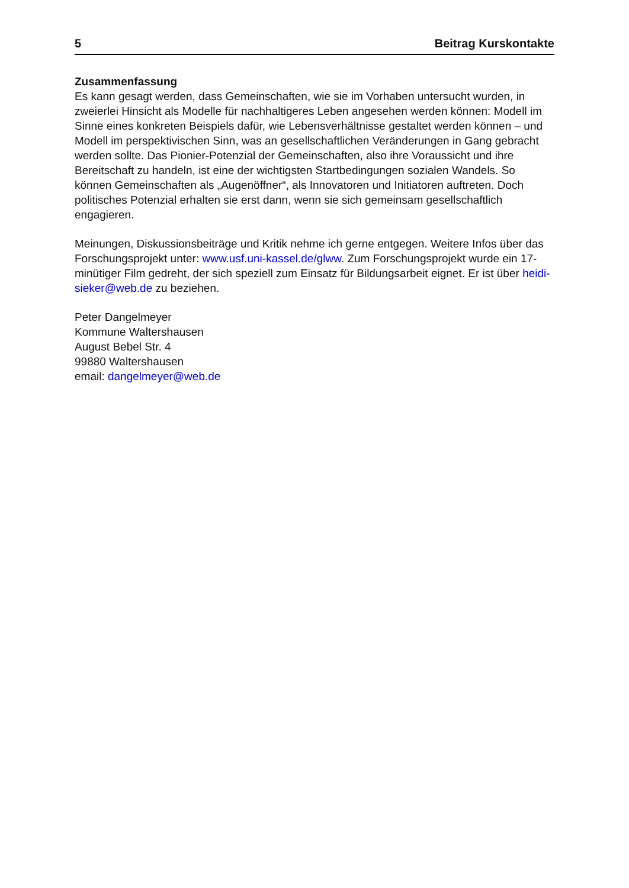5 Beitrag Kurskontakte
Zusammenfassung
Es kann gesagt werden, dass Gemeinschaften, wie sie im Vorhaben untersucht wurden, in zweierlei Hinsicht als Modelle für nachhaltigeres Leben angesehen werden können: Modell im Sinne eines konkreten Beispiels dafür, wie Lebensverhältnisse gestaltet werden können – und Modell im perspektivischen Sinn, was an gesellschaftlichen Veränderungen in Gang gebracht werden sollte. Das Pionier-Potenzial der Gemeinschaften, also ihre Voraussicht und ihre Bereitschaft zu handeln, ist eine der wichtigsten Startbedingungen sozialen Wandels. So können Gemeinschaften als „Augenöffner“, als Innovatoren und Initiatoren auftreten. Doch politisches Potenzial erhalten sie erst dann, wenn sie sich gemeinsam gesellschaftlich engagieren.
Meinungen, Diskussionsbeiträge und Kritik nehme ich gerne entgegen. Weitere Infos über das Forschungsprojekt unter: www.usf.uni-kassel.de/glww. Zum Forschungsprojekt wurde ein 17-minütiger Film gedreht, der sich speziell zum Einsatz für Bildungsarbeit eignet. Er ist über heidi-sieker@web.de zu beziehen.
Peter Dangelmeyer
Kommune Waltershausen
August Bebel Str. 4
99880 Waltershausen
email: dangelmeyer@web.de